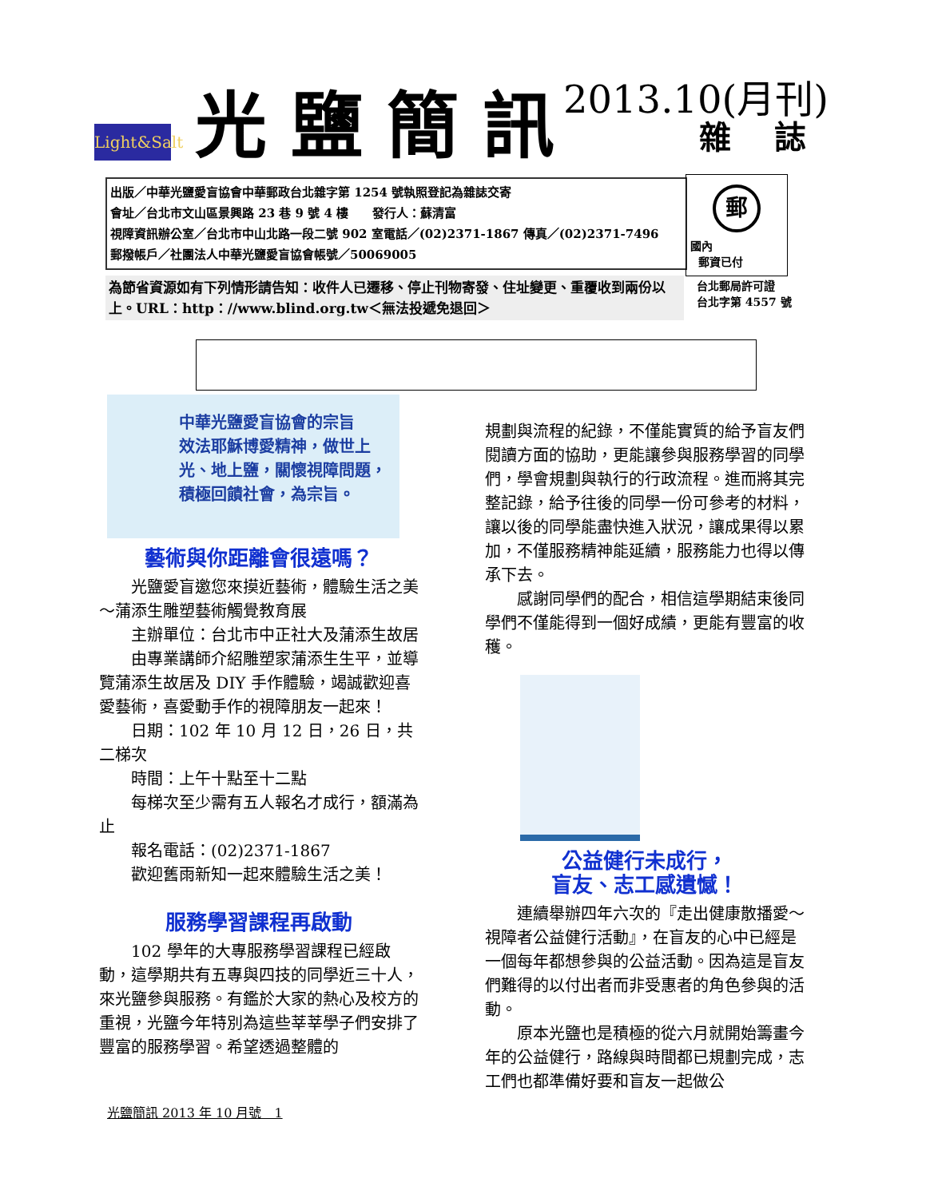Light&Salt
光鹽簡訊
2013.10(月刊)
雜 誌
出版／中華光鹽愛盲協會中華郵政台北雜字第 1254 號執照登記為雜誌交寄
會址／台北市文山區景興路 23 巷 9 號 4 樓　　發行人：蘇清富
視障資訊辦公室／台北市中山北路一段二號 902 室電話／(02)2371-1867 傳真／(02)2371-7496
郵撥帳戶／社團法人中華光鹽愛盲協會帳號／50069005
郵
國內
郵資已付
為節省資源如有下列情形請告知：收件人已遷移、停止刊物寄發、住址變更、重覆收到兩份以上。URL：http：//www.blind.org.tw＜無法投遞免退回＞
台北郵局許可證
台北字第 4557 號
中華光鹽愛盲協會的宗旨
效法耶穌博愛精神，做世上光、地上鹽，關懷視障問題，積極回饋社會，為宗旨。
藝術與你距離會很遠嗎？
光鹽愛盲邀您來摸近藝術，體驗生活之美～蒲添生雕塑藝術觸覺教育展
主辦單位：台北市中正社大及蒲添生故居
由專業講師介紹雕塑家蒲添生生平，並導覽蒲添生故居及 DIY 手作體驗，竭誠歡迎喜愛藝術，喜愛動手作的視障朋友一起來！
日期：102 年 10 月 12 日，26 日，共二梯次
時間：上午十點至十二點
每梯次至少需有五人報名才成行，額滿為止
報名電話：(02)2371-1867
歡迎舊雨新知一起來體驗生活之美！
服務學習課程再啟動
102 學年的大專服務學習課程已經啟動，這學期共有五專與四技的同學近三十人，來光鹽參與服務。有鑑於大家的熱心及校方的重視，光鹽今年特別為這些莘莘學子們安排了豐富的服務學習。希望透過整體的
規劃與流程的紀錄，不僅能實質的給予盲友們閱讀方面的協助，更能讓參與服務學習的同學們，學會規劃與執行的行政流程。進而將其完整記錄，給予往後的同學一份可參考的材料，讓以後的同學能盡快進入狀況，讓成果得以累加，不僅服務精神能延續，服務能力也得以傳承下去。
感謝同學們的配合，相信這學期結束後同學們不僅能得到一個好成績，更能有豐富的收穫。
公益健行未成行，
盲友、志工感遺憾！
連續舉辦四年六次的『走出健康散播愛～視障者公益健行活動』，在盲友的心中已經是一個每年都想參與的公益活動。因為這是盲友們難得的以付出者而非受惠者的角色參與的活動。
原本光鹽也是積極的從六月就開始籌畫今年的公益健行，路線與時間都已規劃完成，志工們也都準備好要和盲友一起做公
光鹽簡訊 2013 年 10 月號　1